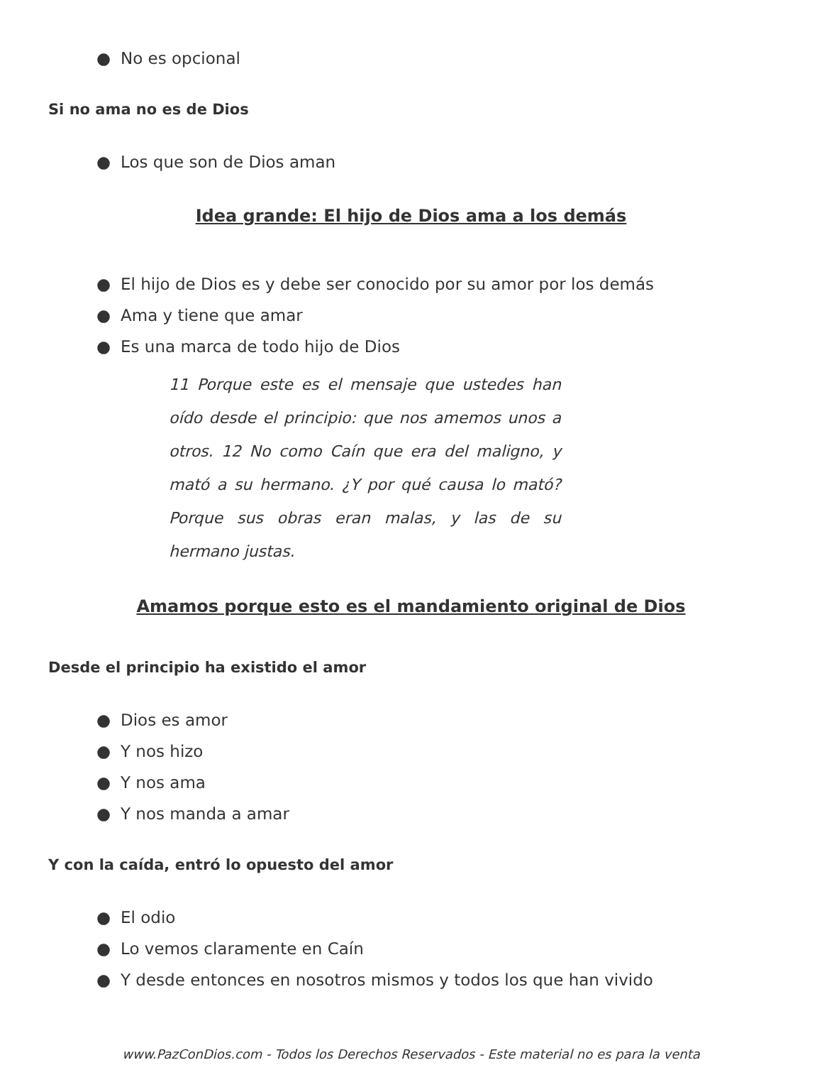● No es opcional
Si no ama no es de Dios
● Los que son de Dios aman
Idea grande: El hijo de Dios ama a los demás
● El hijo de Dios es y debe ser conocido por su amor por los demás
● Ama y tiene que amar
● Es una marca de todo hijo de Dios
11 Porque este es el mensaje que ustedes han oído desde el principio: que nos amemos unos a otros. 12 No como Caín que era del maligno, y mató a su hermano. ¿Y por qué causa lo mató? Porque sus obras eran malas, y las de su hermano justas.
Amamos porque esto es el mandamiento original de Dios
Desde el principio ha existido el amor
● Dios es amor
● Y nos hizo
● Y nos ama
● Y nos manda a amar
Y con la caída, entró lo opuesto del amor
● El odio
● Lo vemos claramente en Caín
● Y desde entonces en nosotros mismos y todos los que han vivido
www.PazConDios.com - Todos los Derechos Reservados - Este material no es para la venta